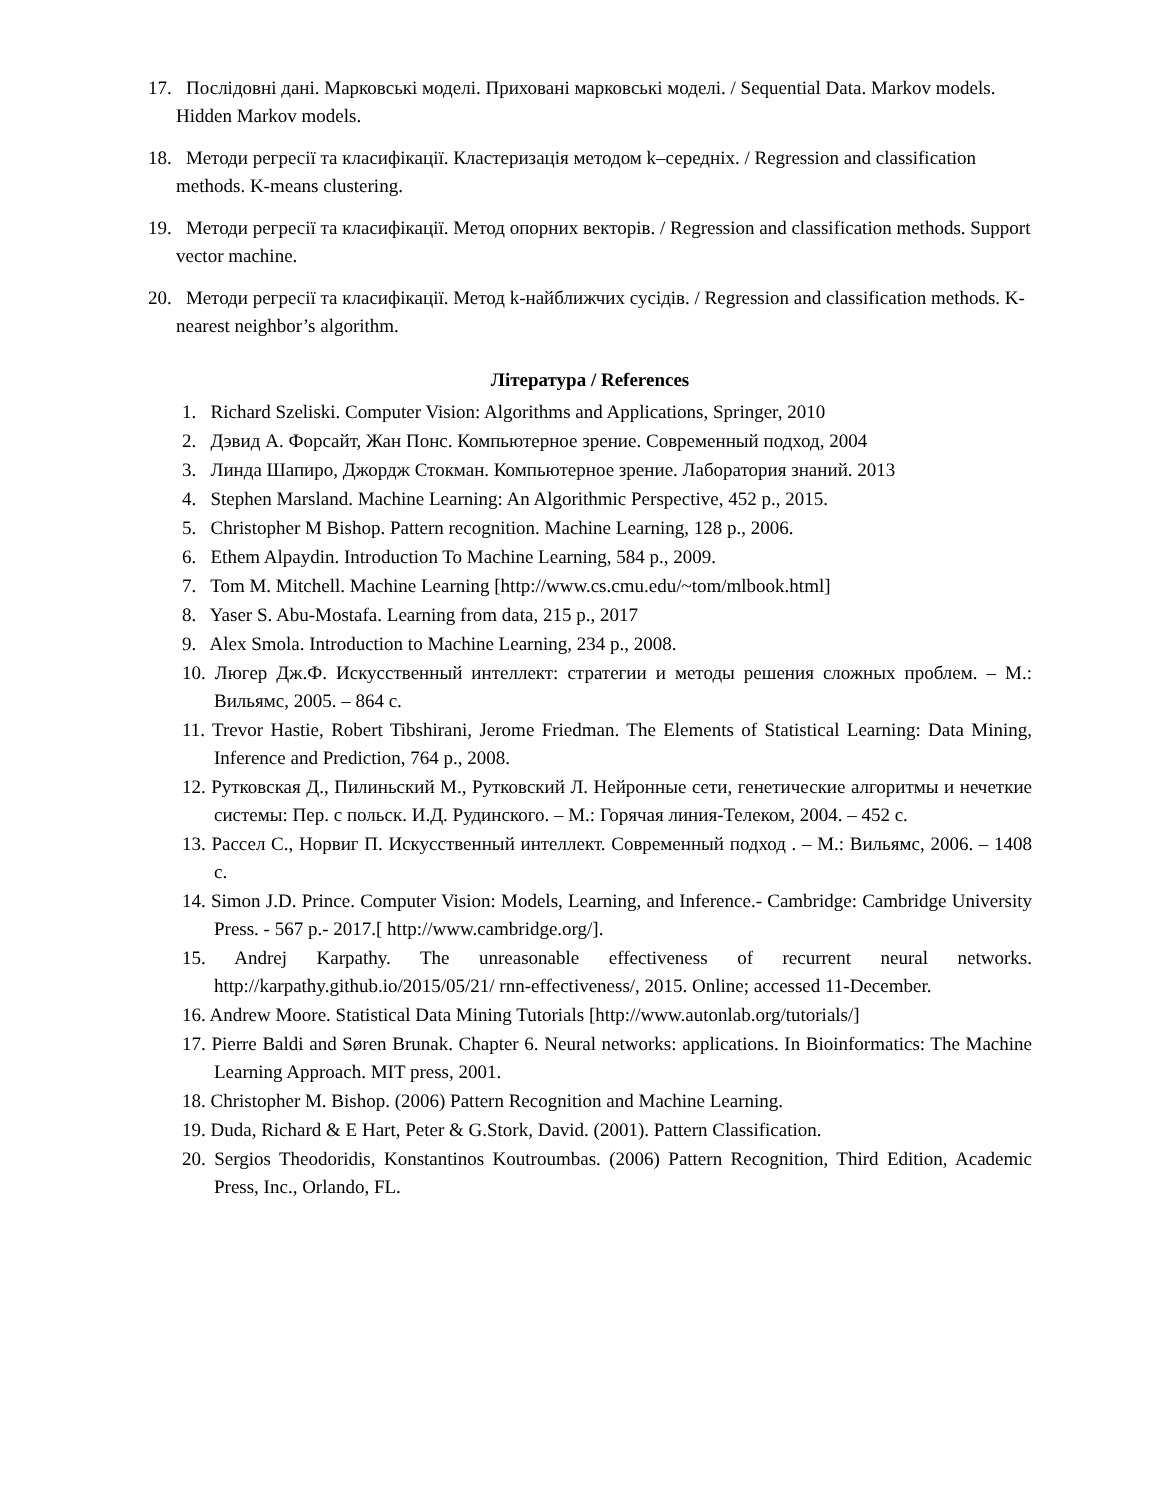17. Послідовні дані. Марковські моделі. Приховані марковські моделі. / Sequential Data. Markov models. Hidden Markov models.
18. Методи регресії та класифікації. Кластеризація методом k–середніх. / Regression and classification methods. K-means clustering.
19. Методи регресії та класифікації. Метод опорних векторів. / Regression and classification methods. Support vector machine.
20. Методи регресії та класифікації. Метод k-найближчих сусідів. / Regression and classification methods. K-nearest neighbor’s algorithm.
Література / References
1. Richard Szeliski. Computer Vision: Algorithms and Applications, Springer, 2010
2. Дэвид А. Форсайт, Жан Понс. Компьютерное зрение. Современный подход, 2004
3. Линда Шапиро, Джордж Стокман. Компьютерное зрение. Лаборатория знаний. 2013
4. Stephen Marsland. Machine Learning: An Algorithmic Perspective, 452 p., 2015.
5. Christopher M Bishop. Pattern recognition. Machine Learning, 128 p., 2006.
6. Ethem Alpaydin. Introduction To Machine Learning, 584 p., 2009.
7. Tom M. Mitchell. Machine Learning [http://www.cs.cmu.edu/~tom/mlbook.html]
8. Yaser S. Abu-Mostafa. Learning from data, 215 p., 2017
9. Alex Smola. Introduction to Machine Learning, 234 p., 2008.
10. Люгер Дж.Ф. Искусственный интеллект: стратегии и методы решения сложных проблем. – М.: Вильямс, 2005. – 864 с.
11. Trevor Hastie, Robert Tibshirani, Jerome Friedman. The Elements of Statistical Learning: Data Mining, Inference and Prediction, 764 p., 2008.
12. Рутковская Д., Пилиньский М., Рутковский Л. Нейронные сети, генетические алгоритмы и нечеткие системы: Пер. с польск. И.Д. Рудинского. – М.: Горячая линия-Телеком, 2004. – 452 с.
13. Рассел С., Норвиг П. Искусственный интеллект. Современный подход . – М.: Вильямс, 2006. – 1408 с.
14. Simon J.D. Prince. Computer Vision: Models, Learning, and Inference.- Cambridge: Cambridge University Press. - 567 p.- 2017.[ http://www.cambridge.org/].
15. Andrej Karpathy. The unreasonable effectiveness of recurrent neural networks. http://karpathy.github.io/2015/05/21/ rnn-effectiveness/, 2015. Online; accessed 11-December.
16. Andrew Moore. Statistical Data Mining Tutorials [http://www.autonlab.org/tutorials/]
17. Pierre Baldi and Søren Brunak. Chapter 6. Neural networks: applications. In Bioinformatics: The Machine Learning Approach. MIT press, 2001.
18. Christopher M. Bishop. (2006) Pattern Recognition and Machine Learning.
19. Duda, Richard & E Hart, Peter & G.Stork, David. (2001). Pattern Classification.
20. Sergios Theodoridis, Konstantinos Koutroumbas. (2006) Pattern Recognition, Third Edition, Academic Press, Inc., Orlando, FL.